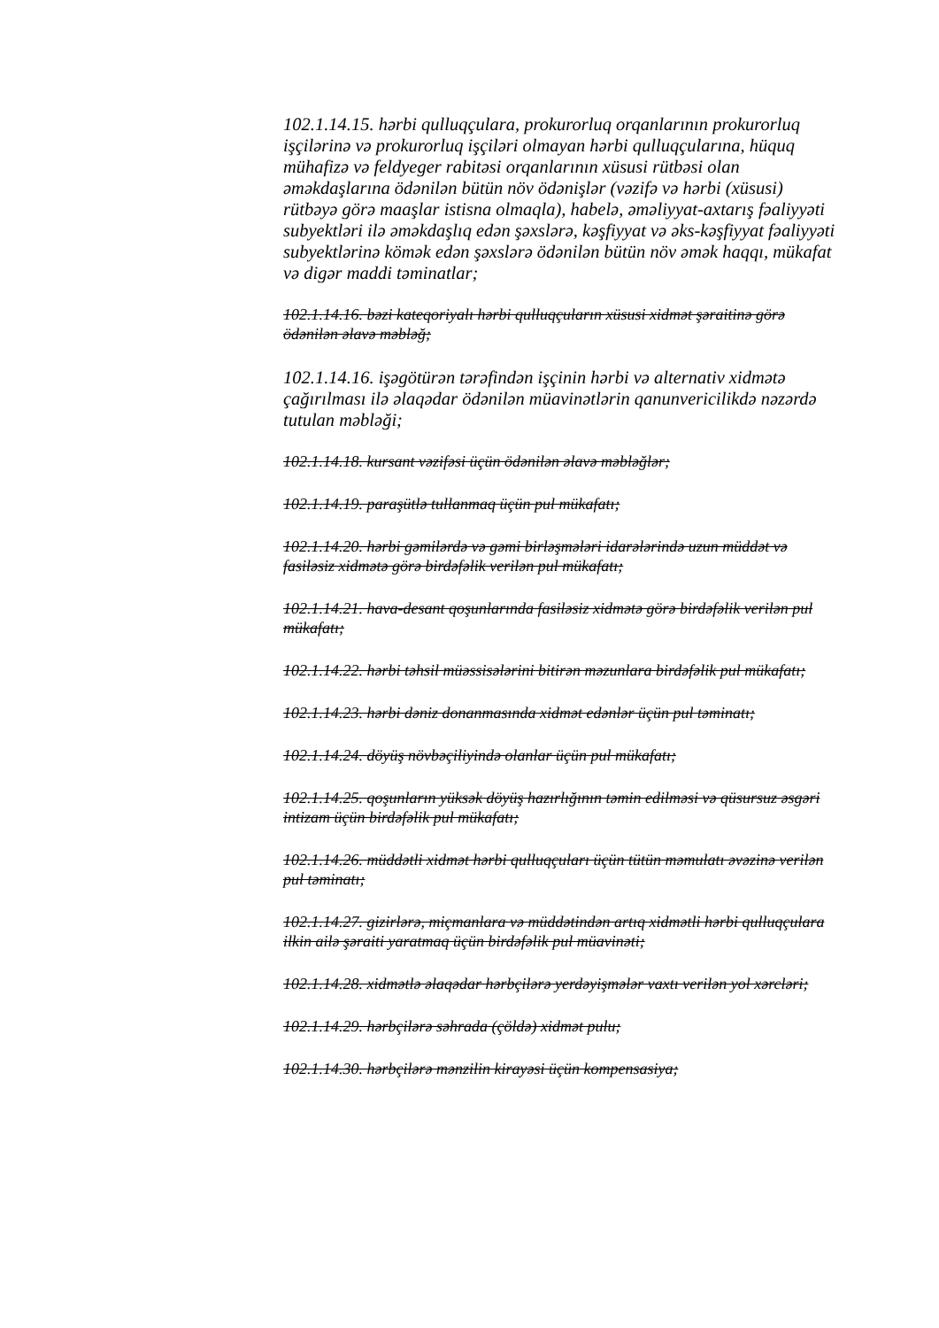102.1.14.15. hərbi qulluqçulara, prokurorluq orqanlarının prokurorluq işçilərinə və prokurorluq işçiləri olmayan hərbi qulluqçularına, hüquq mühafizə və feldyeger rabitəsi orqanlarının xüsusi rütbəsi olan əməkdaşlarına ödənilən bütün növ ödənişlər (vəzifə və hərbi (xüsusi) rütbəyə görə maaşlar istisna olmaqla), habelə, əməliyyat-axtarış fəaliyyəti subyektləri ilə əməkdaşlıq edən şəxslərə, kəşfiyyat və əks-kəşfiyyat fəaliyyəti subyektlərinə kömək edən şəxslərə ödənilən bütün növ əmək haqqı, mükafat və digər maddi təminatlar;
102.1.14.16. bəzi kateqoriyalı hərbi qulluqçuların xüsusi xidmət şəraitinə görə ödənilən əlavə məbləğ;
102.1.14.16. işəgötürən tərəfindən işçinin hərbi və alternativ xidmətə çağırılması ilə əlaqədar ödənilən müavinətlərin qanunvericilikdə nəzərdə tutulan məbləği;
102.1.14.18. kursant vəzifəsi üçün ödənilən əlavə məbləğlər;
102.1.14.19. paraşütlə tullanmaq üçün pul mükafatı;
102.1.14.20. hərbi gəmilərdə və gəmi birləşmələri idarələrində uzun müddət və fasiləsiz xidmətə görə birdəfəlik verilən pul mükafatı;
102.1.14.21. hava-desant qoşunlarında fasiləsiz xidmətə görə birdəfəlik verilən pul mükafatı;
102.1.14.22. hərbi təhsil müəssisələrini bitirən məzunlara birdəfəlik pul mükafatı;
102.1.14.23. hərbi dəniz donanmasında xidmət edənlər üçün pul təminatı;
102.1.14.24. döyüş növbəçiliyində olanlar üçün pul mükafatı;
102.1.14.25. qoşunların yüksək döyüş hazırlığının təmin edilməsi və qüsursuz əsgəri intizam üçün birdəfəlik pul mükafatı;
102.1.14.26. müddətli xidmət hərbi qulluqçuları üçün tütün məmulatı əvəzinə verilən pul təminatı;
102.1.14.27. gizirlərə, miçmanlara və müddətindən artıq xidmətli hərbi qulluqçulara ilkin ailə şəraiti yaratmaq üçün birdəfəlik pul müavinəti;
102.1.14.28. xidmətlə əlaqədar hərbçilərə yerdəyişmələr vaxtı verilən yol xərcləri;
102.1.14.29. hərbçilərə səhrada (çöldə) xidmət pulu;
102.1.14.30. hərbçilərə mənzilin kirayəsi üçün kompensasiya;